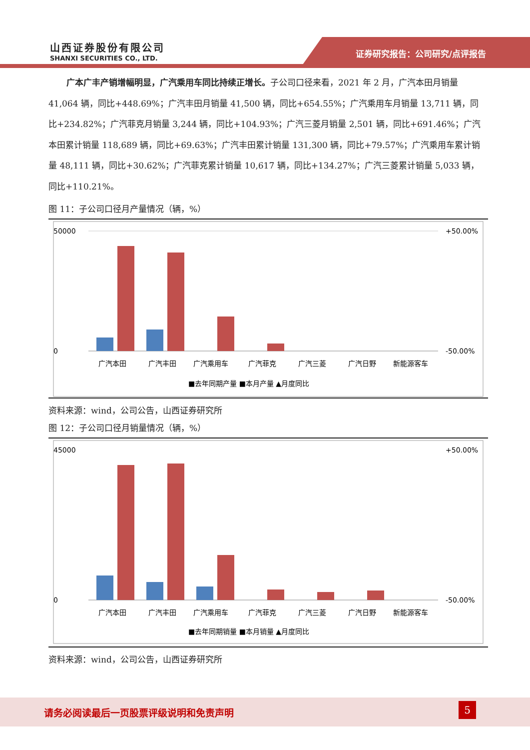山西证券股份有限公司
SHANXI SECURITIES CO., LTD.
证券研究报告：公司研究/点评报告
广本广丰产销增幅明显，广汽乘用车同比持续正增长。子公司口径来看，2021 年 2 月，广汽本田月销量 41,064 辆，同比+448.69%；广汽丰田月销量 41,500 辆，同比+654.55%；广汽乘用车月销量 13,711 辆，同比+234.82%；广汽菲克月销量 3,244 辆，同比+104.93%；广汽三菱月销量 2,501 辆，同比+691.46%；广汽本田累计销量 118,689 辆，同比+69.63%；广汽丰田累计销量 131,300 辆，同比+79.57%；广汽乘用车累计销量 48,111 辆，同比+30.62%；广汽菲克累计销量 10,617 辆，同比+134.27%；广汽三菱累计销量 5,033 辆，同比+110.21%。
图 11：子公司口径月产量情况（辆，%）
50000
0
+50.00%
-50.00%
广汽本田
广汽丰田
广汽乘用车
广汽菲克
广汽三菱
广汽日野
新能源客车
■去年同期产量 ■本月产量 ▲月度同比
资料来源：wind，公司公告，山西证券研究所
图 12：子公司口径月销量情况（辆，%）
45000
0
+50.00%
-50.00%
广汽本田
广汽丰田
广汽乘用车
广汽菲克
广汽三菱
广汽日野
新能源客车
■去年同期销量 ■本月销量 ▲月度同比
资料来源：wind，公司公告，山西证券研究所
请务必阅读最后一页股票评级说明和免责声明
5